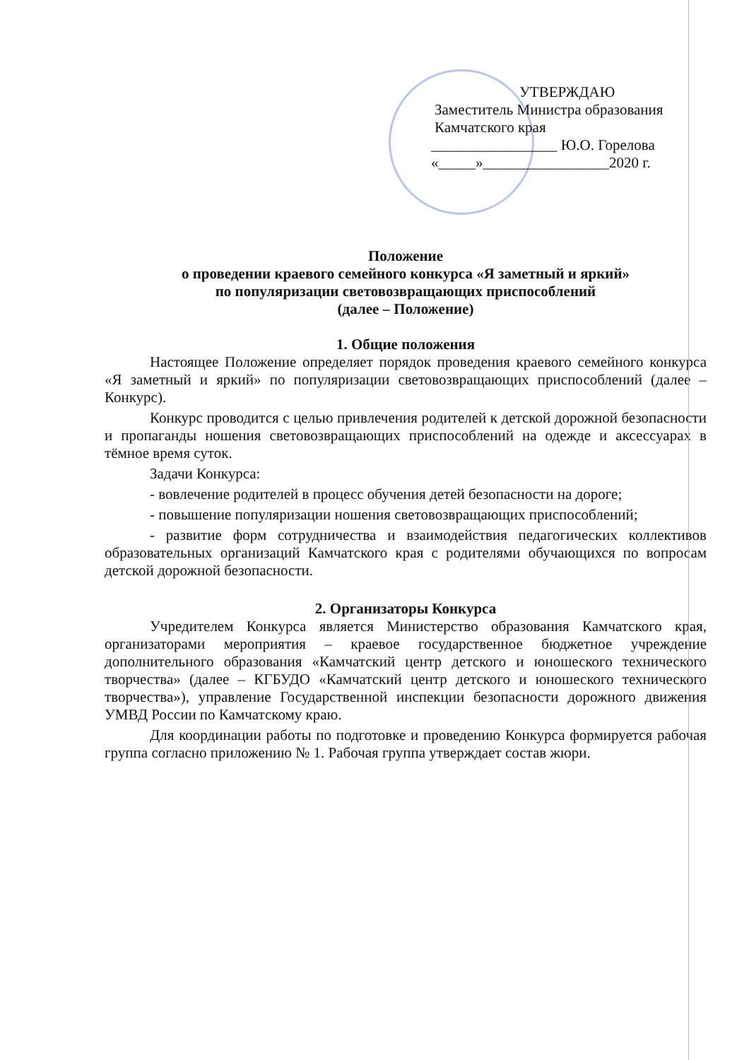УТВЕРЖДАЮ
Заместитель Министра образования
Камчатского края
_________________ Ю.О. Горелова
«_____»_________________2020 г.
Положение
о проведении краевого семейного конкурса «Я заметный и яркий»
по популяризации световозвращающих приспособлений
(далее – Положение)
1. Общие положения
Настоящее Положение определяет порядок проведения краевого семейного конкурса «Я заметный и яркий» по популяризации световозвращающих приспособлений (далее – Конкурс).
Конкурс проводится с целью привлечения родителей к детской дорожной безопасности и пропаганды ношения световозвращающих приспособлений на одежде и аксессуарах в тёмное время суток.
Задачи Конкурса:
- вовлечение родителей в процесс обучения детей безопасности на дороге;
- повышение популяризации ношения световозвращающих приспособлений;
- развитие форм сотрудничества и взаимодействия педагогических коллективов образовательных организаций Камчатского края с родителями обучающихся по вопросам детской дорожной безопасности.
2. Организаторы Конкурса
Учредителем Конкурса является Министерство образования Камчатского края, организаторами мероприятия – краевое государственное бюджетное учреждение дополнительного образования «Камчатский центр детского и юношеского технического творчества» (далее – КГБУДО «Камчатский центр детского и юношеского технического творчества»), управление Государственной инспекции безопасности дорожного движения УМВД России по Камчатскому краю.
Для координации работы по подготовке и проведению Конкурса формируется рабочая группа согласно приложению № 1. Рабочая группа утверждает состав жюри.